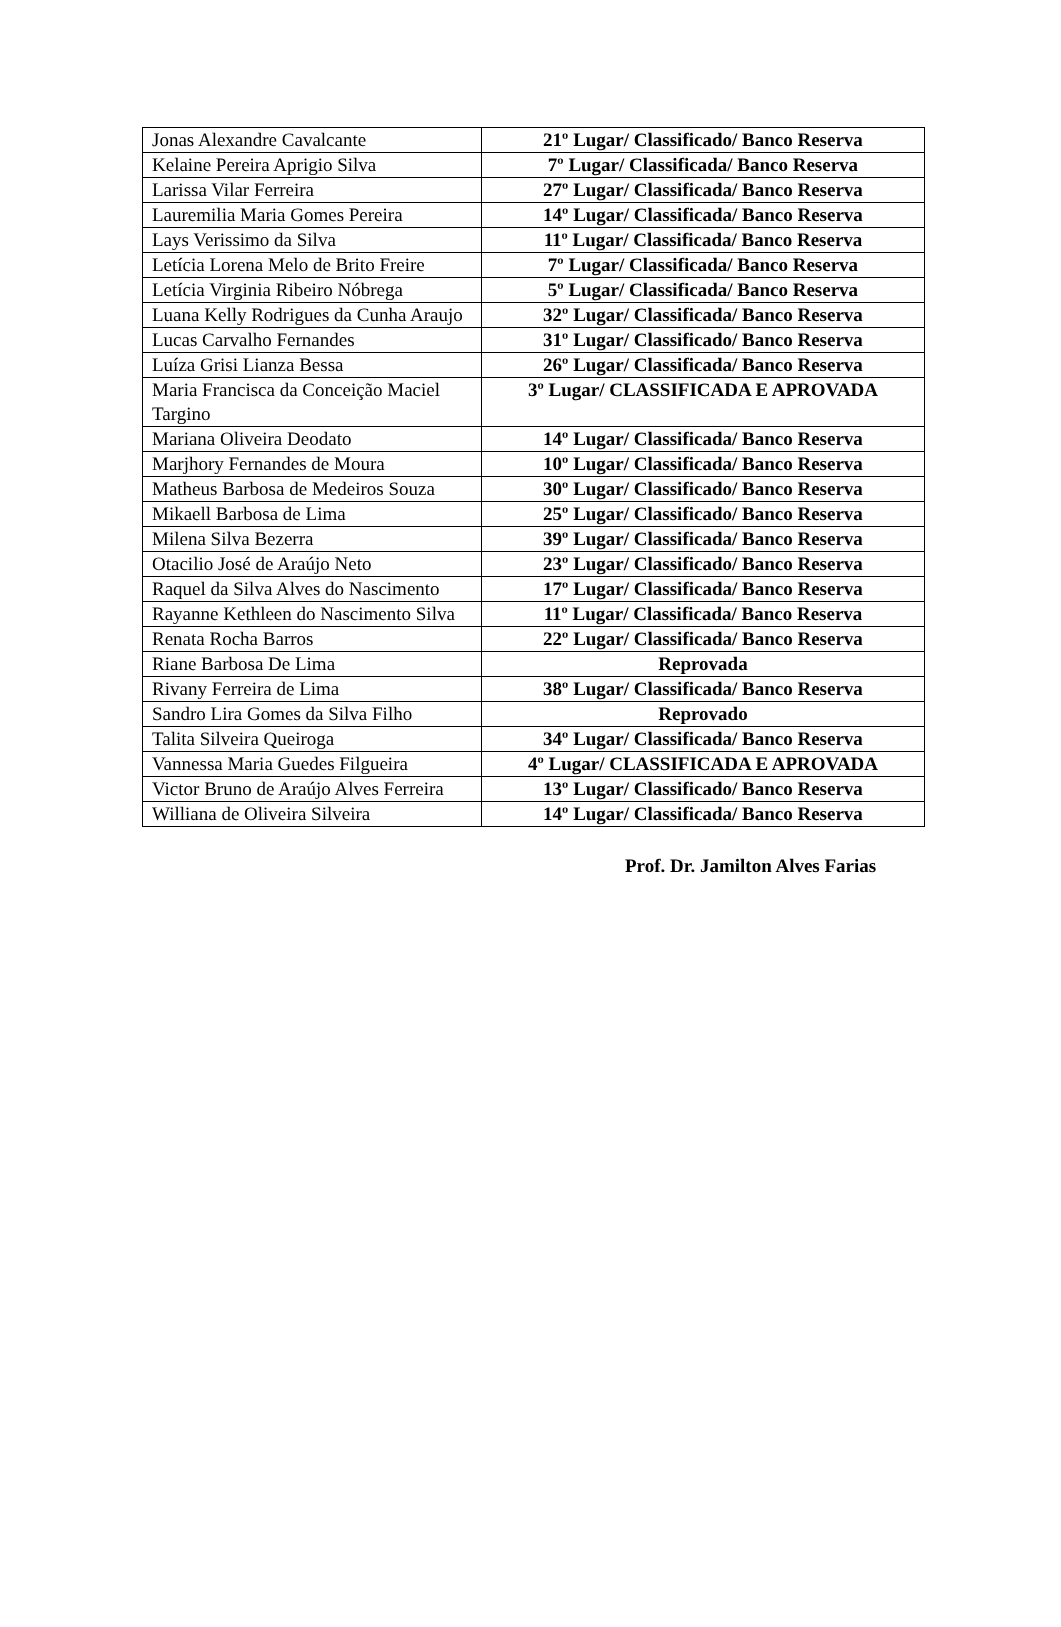| Jonas Alexandre Cavalcante | 21º Lugar/ Classificado/ Banco Reserva |
| Kelaine Pereira Aprigio Silva | 7º Lugar/ Classificada/ Banco Reserva |
| Larissa Vilar Ferreira | 27º Lugar/ Classificada/ Banco Reserva |
| Lauremilia Maria Gomes Pereira | 14º Lugar/ Classificada/ Banco Reserva |
| Lays Verissimo da Silva | 11º Lugar/ Classificada/ Banco Reserva |
| Letícia Lorena Melo de Brito Freire | 7º Lugar/ Classificada/ Banco Reserva |
| Letícia Virginia Ribeiro Nóbrega | 5º Lugar/ Classificada/ Banco Reserva |
| Luana Kelly Rodrigues da Cunha Araujo | 32º Lugar/ Classificada/ Banco Reserva |
| Lucas Carvalho Fernandes | 31º Lugar/ Classificado/ Banco Reserva |
| Luíza Grisi Lianza Bessa | 26º Lugar/ Classificada/ Banco Reserva |
| Maria Francisca da Conceição Maciel Targino | 3º Lugar/ CLASSIFICADA E APROVADA |
| Mariana Oliveira Deodato | 14º Lugar/ Classificada/ Banco Reserva |
| Marjhory Fernandes de Moura | 10º Lugar/ Classificada/ Banco Reserva |
| Matheus Barbosa de Medeiros Souza | 30º Lugar/ Classificado/ Banco Reserva |
| Mikaell Barbosa de Lima | 25º Lugar/ Classificado/ Banco Reserva |
| Milena Silva Bezerra | 39º Lugar/ Classificada/ Banco Reserva |
| Otacilio José de Araújo Neto | 23º Lugar/ Classificado/ Banco Reserva |
| Raquel da Silva Alves do Nascimento | 17º Lugar/ Classificada/ Banco Reserva |
| Rayanne Kethleen do Nascimento Silva | 11º Lugar/ Classificada/ Banco Reserva |
| Renata Rocha Barros | 22º Lugar/ Classificada/ Banco Reserva |
| Riane Barbosa De Lima | Reprovada |
| Rivany Ferreira de Lima | 38º Lugar/ Classificada/ Banco Reserva |
| Sandro Lira Gomes da Silva Filho | Reprovado |
| Talita Silveira Queiroga | 34º Lugar/ Classificada/ Banco Reserva |
| Vannessa Maria Guedes Filgueira | 4º Lugar/ CLASSIFICADA E APROVADA |
| Victor Bruno de Araújo Alves Ferreira | 13º Lugar/ Classificado/ Banco Reserva |
| Williana de Oliveira Silveira | 14º Lugar/ Classificada/ Banco Reserva |
Prof. Dr. Jamilton Alves Farias